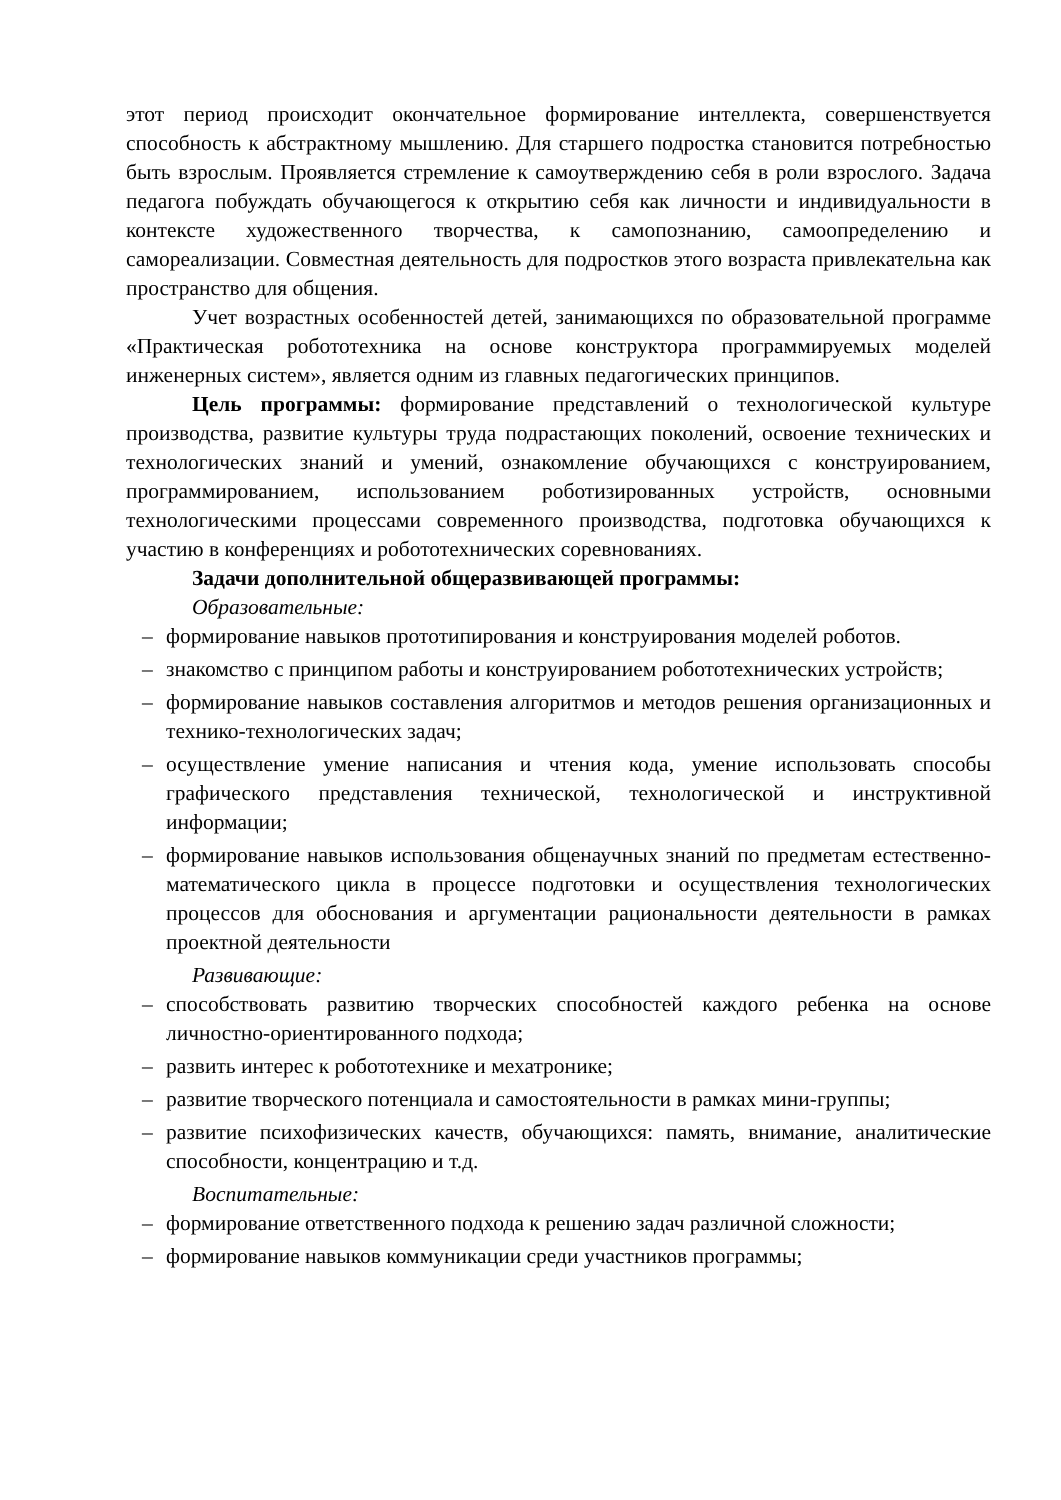этот период происходит окончательное формирование интеллекта, совершенствуется способность к абстрактному мышлению. Для старшего подростка становится потребностью быть взрослым. Проявляется стремление к самоутверждению себя в роли взрослого. Задача педагога побуждать обучающегося к открытию себя как личности и индивидуальности в контексте художественного творчества, к самопознанию, самоопределению и самореализации. Совместная деятельность для подростков этого возраста привлекательна как пространство для общения.
Учет возрастных особенностей детей, занимающихся по образовательной программе «Практическая робототехника на основе конструктора программируемых моделей инженерных систем», является одним из главных педагогических принципов.
Цель программы: формирование представлений о технологической культуре производства, развитие культуры труда подрастающих поколений, освоение технических и технологических знаний и умений, ознакомление обучающихся с конструированием, программированием, использованием роботизированных устройств, основными технологическими процессами современного производства, подготовка обучающихся к участию в конференциях и робототехнических соревнованиях.
Задачи дополнительной общеразвивающей программы:
Образовательные:
– формирование навыков прототипирования и конструирования моделей роботов.
– знакомство с принципом работы и конструированием робототехнических устройств;
– формирование навыков составления алгоритмов и методов решения организационных и технико-технологических задач;
– осуществление умение написания и чтения кода, умение использовать способы графического представления технической, технологической и инструктивной информации;
– формирование навыков использования общенаучных знаний по предметам естественно-математического цикла в процессе подготовки и осуществления технологических процессов для обоснования и аргументации рациональности деятельности в рамках проектной деятельности
Развивающие:
– способствовать развитию творческих способностей каждого ребенка на основе личностно-ориентированного подхода;
– развить интерес к робототехнике и мехатронике;
– развитие творческого потенциала и самостоятельности в рамках мини-группы;
– развитие психофизических качеств, обучающихся: память, внимание, аналитические способности, концентрацию и т.д.
Воспитательные:
– формирование ответственного подхода к решению задач различной сложности;
– формирование навыков коммуникации среди участников программы;